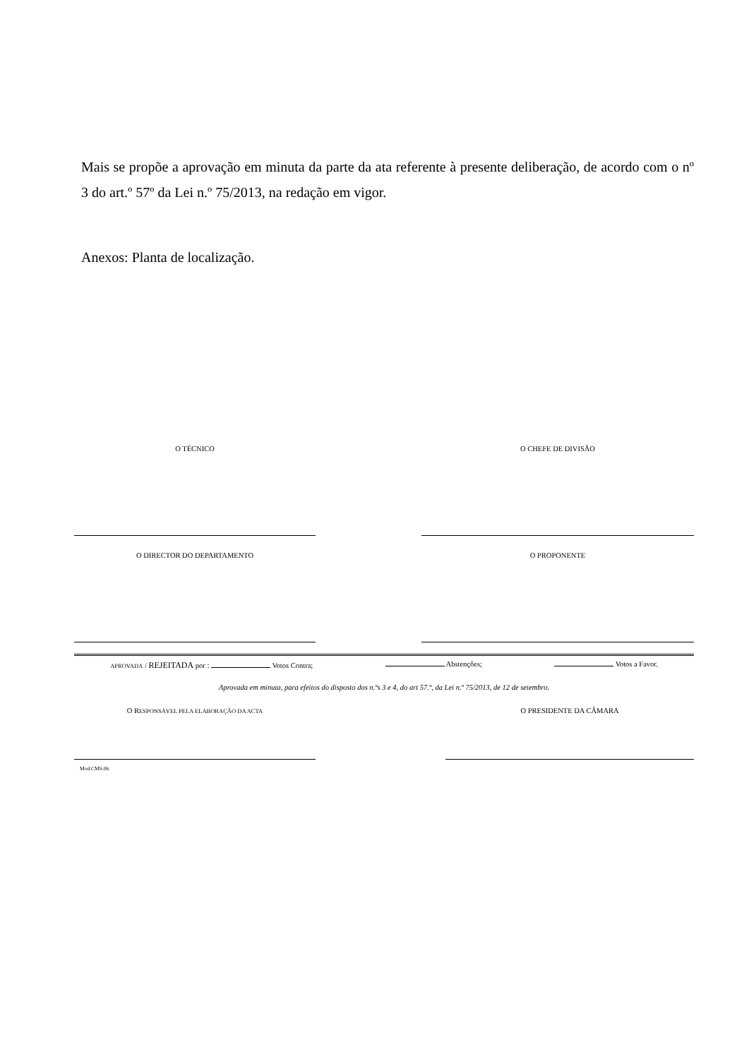Mais se propõe a aprovação em minuta da parte da ata referente à presente deliberação, de acordo com o nº 3 do art.º 57º da Lei n.º 75/2013, na redação em vigor.
Anexos: Planta de localização.
O TÉCNICO O CHEFE DE DIVISÃO
O DIRECTOR DO DEPARTAMENTO O PROPONENTE
APROVADA / REJEITADA por : Votos Contra; Abstenções; Votos a Favor.
Aprovada em minuta, para efeitos do disposto dos n.ºs 3 e 4, do art 57.º, da Lei n.º 75/2013, de 12 de setembro.
O RESPONSÁVEL PELA ELABORAÇÃO DA ACTA
O PRESIDENTE DA CÂMARA
Mod.CMS.06